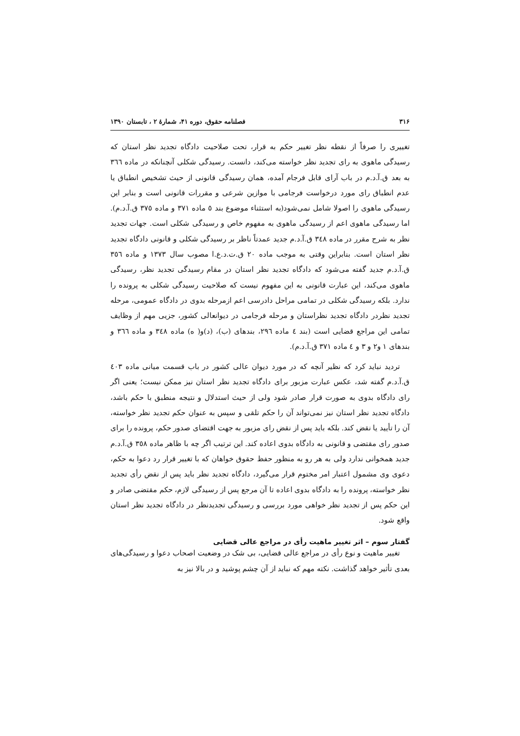۳۱۶ فصلنامه حقوق، دوره ۴۱، شمارهٔ ۲ ، تابستان ۱۳۹۰
تغییری را صرفاً از نقطه نظر تغییر حکم به قرار، تحت صلاحیت دادگاه تجدید نظر استان که رسیدگی ماهوی به رای تجدید نظر خواسته می‌کند، دانست. رسیدگی شکلی آنچنانکه در ماده ٣٦٦ به بعد ق.آ.د.م در باب آرای قابل فرجام آمده، همان رسیدگی قانونی از حیث تشخیص انطباق یا عدم انطباق رای مورد درخواست فرجامی با موازین شرعی و مقررات قانونی است و بنابر این رسیدگی ماهوی را اصولا شامل نمی‌شود(به استثناء موضوع بند ٥ ماده ٣٧١ و ماده ٣٧٥ ق.آ.د.م). اما رسیدگی ماهوی اعم از رسیدگی ماهوی به مفهوم خاص و رسیدگی شکلی است. جهات تجدید نظر به شرح مقرر در ماده ٣٤٨ ق.آ.د.م جدید عمدتاً ناظر بر رسیدگی شکلی و قانونی دادگاه تجدید نظر استان است. بنابراین وقتی به موجب ماده ٢٠ ق.ت.د.ع.ا مصوب سال ١٣٧٣ و ماده ٣٥٦ ق.آ.د.م جدید گفته می‌شود که دادگاه تجدید نظر استان در مقام رسیدگی تجدید نظر، رسیدگی ماهوی می‌کند، این عبارت قانونی به این مفهوم نیست که صلاحیت رسیدگی شکلی به پرونده را ندارد. بلکه رسیدگی شکلی در تمامی مراحل دادرسی اعم ازمرحله بدوی در دادگاه عمومی، مرحله تجدید نظردر دادگاه تجدید نظراستان و مرحله فرجامی در دیوانعالی کشور، جزیی مهم از وظایف تمامی این مراجع قضایی است (بند ٤ ماده ٢٩٦، بندهای (ب)، (د)و( ه) ماده ٣٤٨ و ماده ٣٦٦ و بندهای ١ و٢ و ٣ و ٤ ماده ٣٧١ ق.آ.د.م).
تردید نباید کرد که نظیر آنچه که در مورد دیوان عالی کشور در باب قسمت میانی ماده ٤٠٣ ق.آ.د.م گفته شد، عکس عبارت مزبور برای دادگاه تجدید نظر استان نیز ممکن نیست؛ یعنی اگر رای دادگاه بدوی به صورت قرار صادر شود ولی از حیث استدلال و نتیجه منطبق با حکم باشد، دادگاه تجدید نظر استان نیز نمی‌تواند آن را حکم تلقی و سپس به عنوان حکم تجدید نظر خواسته، آن را تأیید یا نقض کند. بلکه باید پس از نقض رای مزبور به جهت اقتضای صدور حکم، پرونده را برای صدور رای مقتضی و قانونی به دادگاه بدوی اعاده کند. این ترتیب اگر چه با ظاهر ماده ٣٥٨ ق.آ.د.م جدید همخوانی ندارد ولی به هر رو به منظور حفظ حقوق خواهان که با تغییر قرار رد دعوا به حکم، دعوی وی مشمول اعتبار امر مختوم قرار می‌گیرد، دادگاه تجدید نظر باید پس از نقض رأی تجدید نظر خواسته، پرونده را به دادگاه بدوی اعاده تا آن مرجع پس از رسیدگی لازم، حکم مقتضی صادر و این حکم پس از تجدید نظر خواهی مورد بررسی و رسیدگی تجدیدنظر در دادگاه تجدید نظر استان واقع شود.
گفتار سوم – اثر تغییر ماهیت رأی در مراجع عالی قضایی
تغییر ماهیت و نوع رأی در مراجع عالی قضایی، بی شک در وضعیت اصحاب دعوا و رسیدگی‌های بعدی تأثیر خواهد گذاشت. نکته مهم که نباید از آن چشم پوشید و در بالا نیز به